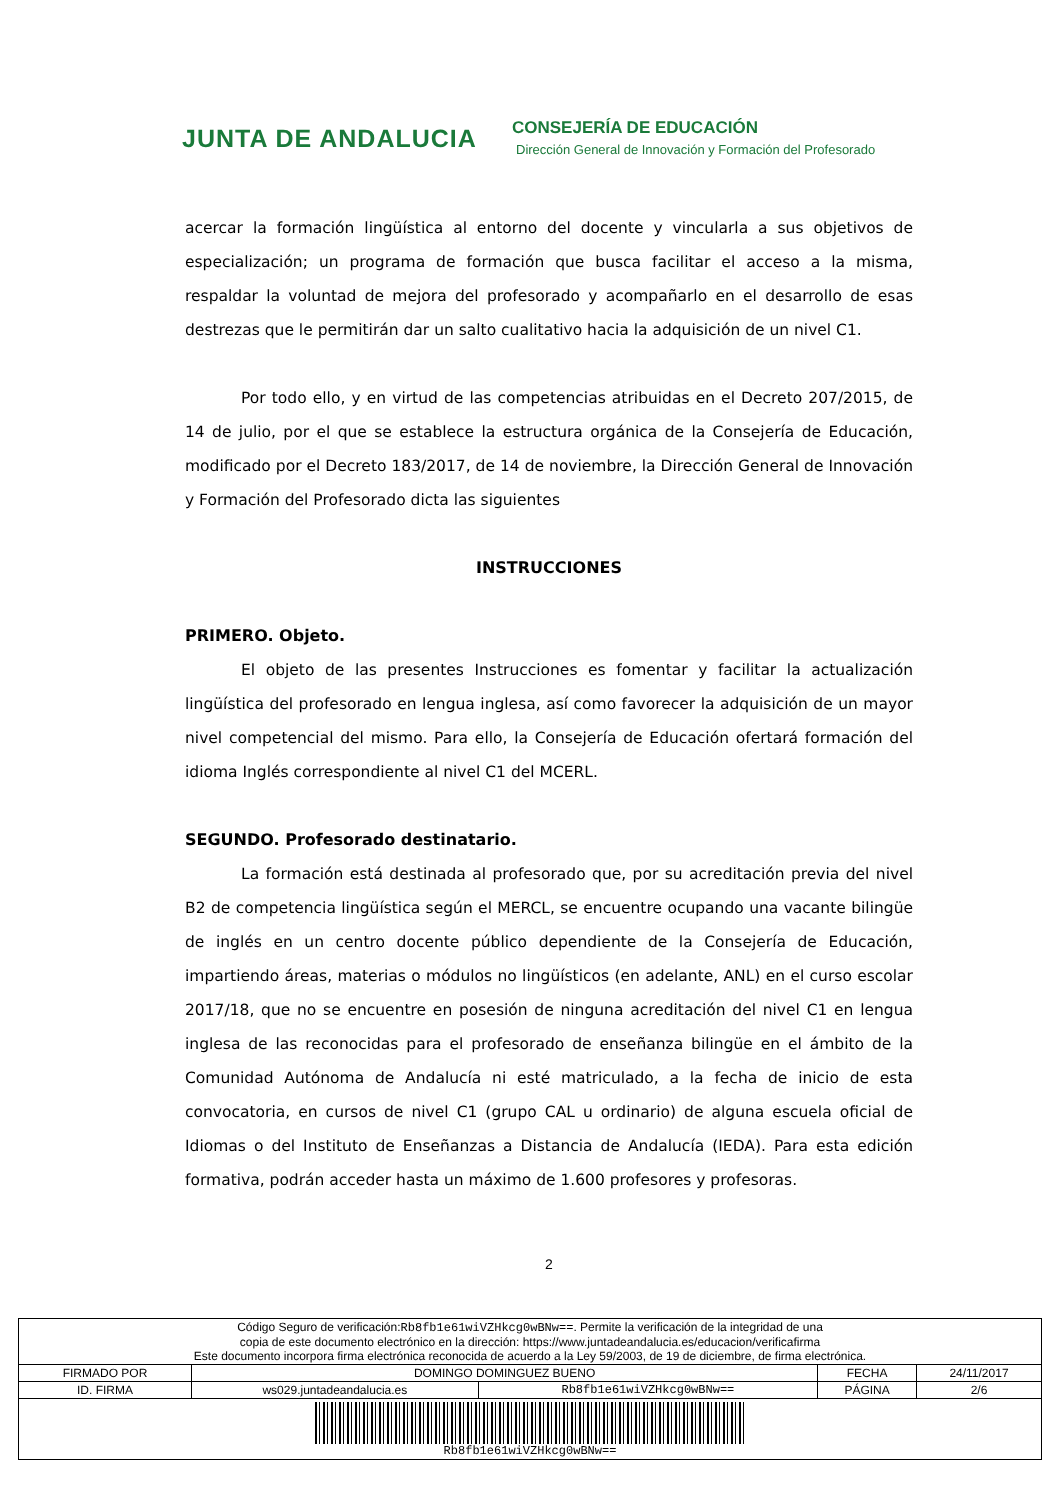JUNTA DE ANDALUCIA
CONSEJERÍA DE EDUCACIÓN
Dirección General de Innovación y Formación del Profesorado
acercar la formación lingüística al entorno del docente y vincularla a sus objetivos de especialización; un programa de formación que busca facilitar el acceso a la misma, respaldar la voluntad de mejora del profesorado y acompañarlo en el desarrollo de esas destrezas que le permitirán dar un salto cualitativo hacia la adquisición de un nivel C1.
Por todo ello, y en virtud de las competencias atribuidas en el Decreto 207/2015, de 14 de julio, por el que se establece la estructura orgánica de la Consejería de Educación, modificado por el Decreto 183/2017, de 14 de noviembre, la Dirección General de Innovación y Formación del Profesorado dicta las siguientes
INSTRUCCIONES
PRIMERO. Objeto.
El objeto de las presentes Instrucciones es fomentar y facilitar la actualización lingüística del profesorado en lengua inglesa, así como favorecer la adquisición de un mayor nivel competencial del mismo. Para ello, la Consejería de Educación ofertará formación del idioma Inglés correspondiente al nivel C1 del MCERL.
SEGUNDO. Profesorado destinatario.
La formación está destinada al profesorado que, por su acreditación previa del nivel B2 de competencia lingüística según el MERCL, se encuentre ocupando una vacante bilingüe de inglés en un centro docente público dependiente de la Consejería de Educación, impartiendo áreas, materias o módulos no lingüísticos (en adelante, ANL) en el curso escolar 2017/18, que no se encuentre en posesión de ninguna acreditación del nivel C1 en lengua inglesa de las reconocidas para el profesorado de enseñanza bilingüe en el ámbito de la Comunidad Autónoma de Andalucía ni esté matriculado, a la fecha de inicio de esta convocatoria, en cursos de nivel C1 (grupo CAL u ordinario) de alguna escuela oficial de Idiomas o del Instituto de Enseñanzas a Distancia de Andalucía (IEDA). Para esta edición formativa, podrán acceder hasta un máximo de 1.600 profesores y profesoras.
2
| Código Seguro de verificación: Rb8fb1e61wiVZHkcg0wBNw== . Permite la verificación de la integridad de una copia de este documento electrónico en la dirección: https://www.juntadeandalucia.es/educacion/verificafirma Este documento incorpora firma electrónica reconocida de acuerdo a la Ley 59/2003, de 19 de diciembre, de firma electrónica. | | | | |
| FIRMADO POR | DOMINGO DOMINGUEZ BUENO | | FECHA | 24/11/2017 |
| ID. FIRMA | ws029.juntadeandalucia.es | Rb8fb1e61wiVZHkcg0wBNw== | PÁGINA | 2/6 |
| Rb8fb1e61wiVZHkcg0wBNw== | | | | |